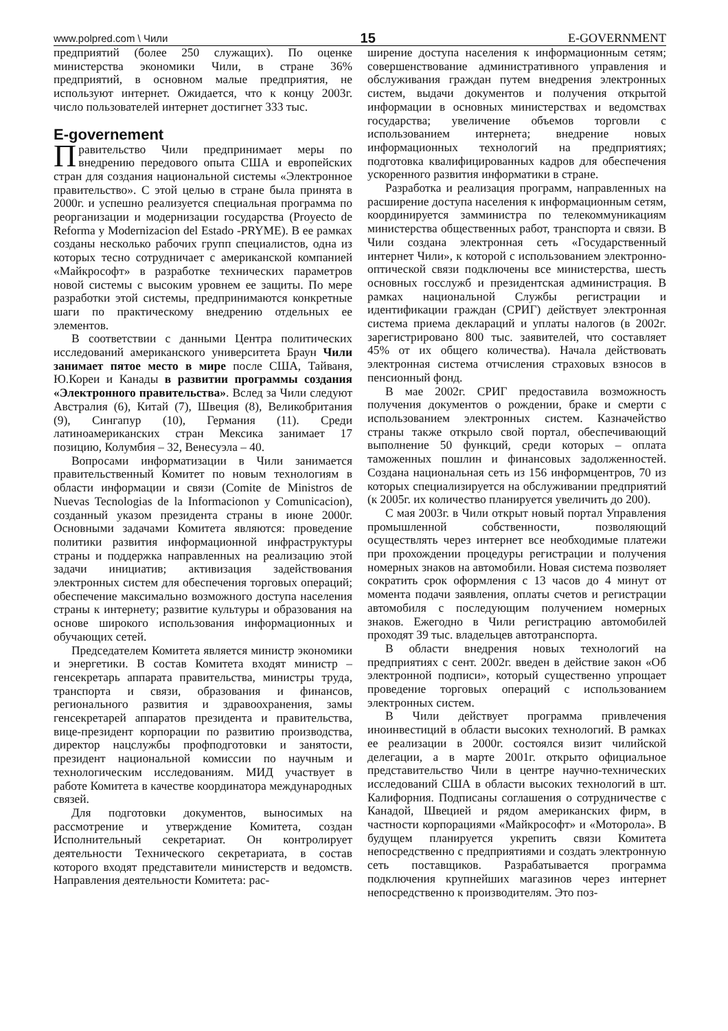www.polpred.com \ Чили 15 E-GOVERNMENT
предприятий (более 250 служащих). По оценке министерства экономики Чили, в стране 36% предприятий, в основном малые предприятия, не используют интернет. Ожидается, что к концу 2003г. число пользователей интернет достигнет 333 тыс.
E-governement
Правительство Чили предпринимает меры по внедрению передового опыта США и европейских стран для создания национальной системы «Электронное правительство». С этой целью в стране была принята в 2000г. и успешно реализуется специальная программа по реорганизации и модернизации государства (Proyecto de Reforma y Modernizacion del Estado -PRYME). В ее рамках созданы несколько рабочих групп специалистов, одна из которых тесно сотрудничает с американской компанией «Майкрософт» в разработке технических параметров новой системы с высоким уровнем ее защиты. По мере разработки этой системы, предпринимаются конкретные шаги по практическому внедрению отдельных ее элементов.
В соответствии с данными Центра политических исследований американского университета Браун Чили занимает пятое место в мире после США, Тайваня, Ю.Кореи и Канады в развитии программы создания «Электронного правительства». Вслед за Чили следуют Австралия (6), Китай (7), Швеция (8), Великобритания (9), Сингапур (10), Германия (11). Среди латиноамериканских стран Мексика занимает 17 позицию, Колумбия – 32, Венесуэла – 40.
Вопросами информатизации в Чили занимается правительственный Комитет по новым технологиям в области информации и связи (Comite de Ministros de Nuevas Tecnologias de la Informacionon y Comunicacion), созданный указом президента страны в июне 2000г. Основными задачами Комитета являются: проведение политики развития информационной инфраструктуры страны и поддержка направленных на реализацию этой задачи инициатив; активизация задействования электронных систем для обеспечения торговых операций; обеспечение максимально возможного доступа населения страны к интернету; развитие культуры и образования на основе широкого использования информационных и обучающих сетей.
Председателем Комитета является министр экономики и энергетики. В состав Комитета входят министр – генсекретарь аппарата правительства, министры труда, транспорта и связи, образования и финансов, регионального развития и здравоохранения, замы генсекретарей аппаратов президента и правительства, вице-президент корпорации по развитию производства, директор нацслужбы профподготовки и занятости, президент национальной комиссии по научным и технологическим исследованиям. МИД участвует в работе Комитета в качестве координатора международных связей.
Для подготовки документов, выносимых на рассмотрение и утверждение Комитета, создан Исполнительный секретариат. Он контролирует деятельности Технического секретариата, в состав которого входят представители министерств и ведомств. Направления деятельности Комитета: рас-
ширение доступа населения к информационным сетям; совершенствование административного управления и обслуживания граждан путем внедрения электронных систем, выдачи документов и получения открытой информации в основных министерствах и ведомствах государства; увеличение объемов торговли с использованием интернета; внедрение новых информационных технологий на предприятиях; подготовка квалифицированных кадров для обеспечения ускоренного развития информатики в стране.
Разработка и реализация программ, направленных на расширение доступа населения к информационным сетям, координируется замминистра по телекоммуникациям министерства общественных работ, транспорта и связи. В Чили создана электронная сеть «Государственный интернет Чили», к которой с использованием электронно-оптической связи подключены все министерства, шесть основных госслужб и президентская администрация. В рамках национальной Службы регистрации и идентификации граждан (СРИГ) действует электронная система приема деклараций и уплаты налогов (в 2002г. зарегистрировано 800 тыс. заявителей, что составляет 45% от их общего количества). Начала действовать электронная система отчисления страховых взносов в пенсионный фонд.
В мае 2002г. СРИГ предоставила возможность получения документов о рождении, браке и смерти с использованием электронных систем. Казначейство страны также открыло свой портал, обеспечивающий выполнение 50 функций, среди которых – оплата таможенных пошлин и финансовых задолженностей. Создана национальная сеть из 156 информцентров, 70 из которых специализируется на обслуживании предприятий (к 2005г. их количество планируется увеличить до 200).
С мая 2003г. в Чили открыт новый портал Управления промышленной собственности, позволяющий осуществлять через интернет все необходимые платежи при прохождении процедуры регистрации и получения номерных знаков на автомобили. Новая система позволяет сократить срок оформления с 13 часов до 4 минут от момента подачи заявления, оплаты счетов и регистрации автомобиля с последующим получением номерных знаков. Ежегодно в Чили регистрацию автомобилей проходят 39 тыс. владельцев автотранспорта.
В области внедрения новых технологий на предприятиях с сент. 2002г. введен в действие закон «Об электронной подписи», который существенно упрощает проведение торговых операций с использованием электронных систем.
В Чили действует программа привлечения иноинвестиций в области высоких технологий. В рамках ее реализации в 2000г. состоялся визит чилийской делегации, а в марте 2001г. открыто официальное представительство Чили в центре научно-технических исследований США в области высоких технологий в шт. Калифорния. Подписаны соглашения о сотрудничестве с Канадой, Швецией и рядом американских фирм, в частности корпорациями «Майкрософт» и «Моторола». В будущем планируется укрепить связи Комитета непосредственно с предприятиями и создать электронную сеть поставщиков. Разрабатывается программа подключения крупнейших магазинов через интернет непосредственно к производителям. Это поз-